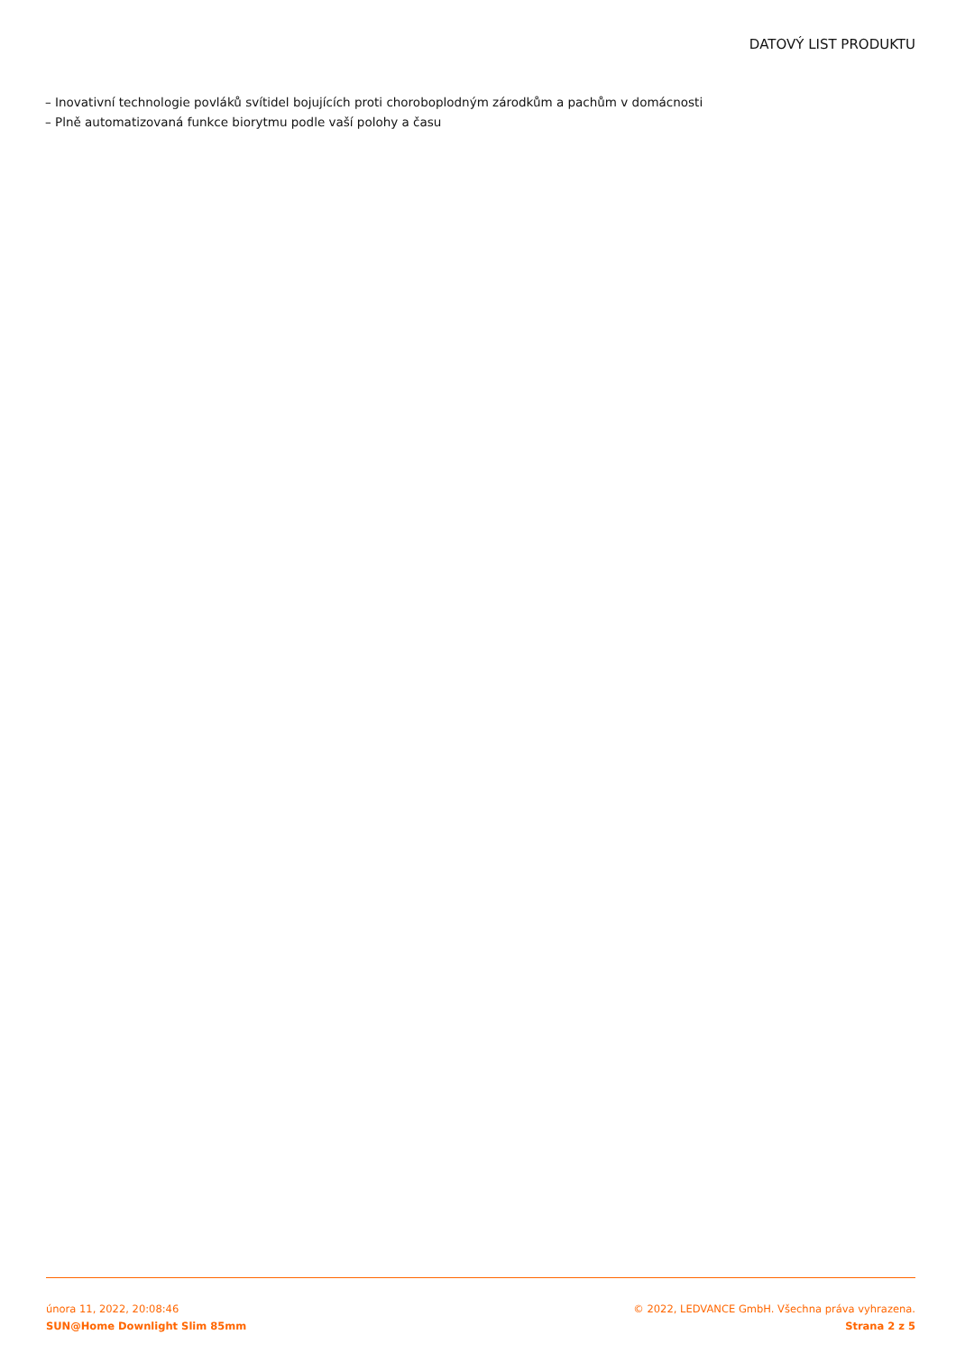DATOVÝ LIST PRODUKTU
– Inovativní technologie povláků svítidel bojujících proti choroboplodným zárodkům a pachům v domácnosti
– Plně automatizovaná funkce biorytmu podle vaší polohy a času
února 11, 2022, 20:08:46
SUN@Home Downlight Slim 85mm
© 2022, LEDVANCE GmbH. Všechna práva vyhrazena.
Strana 2 z 5